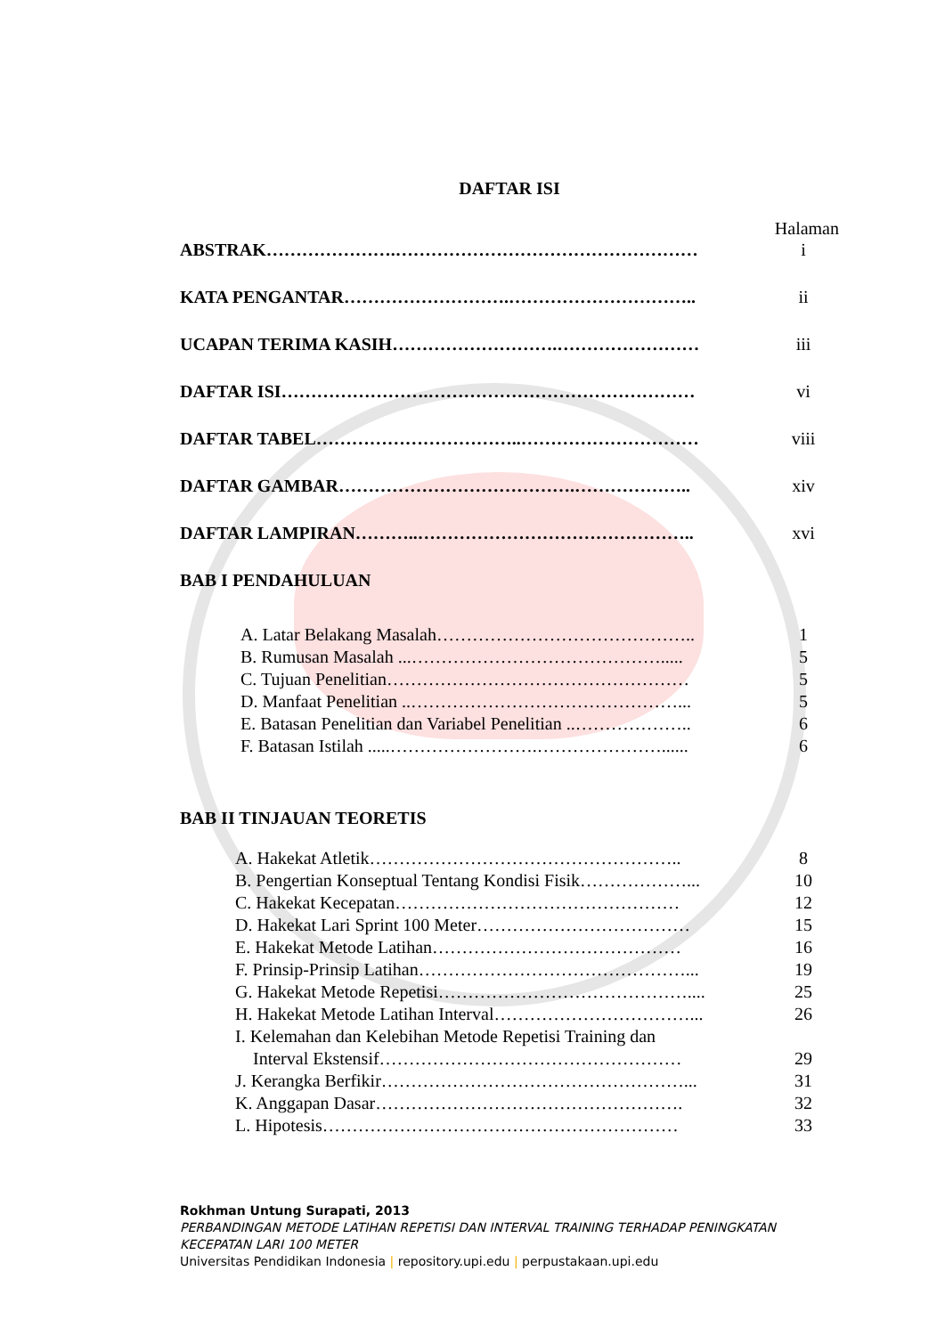DAFTAR ISI
Halaman
ABSTRAK………………….…………………………………………… i
KATA PENGANTAR……………………….………………………….. ii
UCAPAN TERIMA KASIH……………………….…………………… iii
DAFTAR ISI…………………….……………………………………… vi
DAFTAR TABEL……………………………..………………………… viii
DAFTAR GAMBAR………………………………….……………….. xiv
DAFTAR LAMPIRAN………..……………………………………….. xvi
BAB I PENDAHULUAN
A. Latar Belakang Masalah…………………………………….. 1
B. Rumusan Masalah ...……………………………………..... 5
C. Tujuan Penelitian…………………………………………… 5
D. Manfaat Penelitian ..………………………………………... 5
E. Batasan Penelitian dan Variabel Penelitian ..……………….. 6
F. Batasan Istilah .....…………………….…………………...... 6
BAB II TINJAUAN TEORETIS
A. Hakekat Atletik…………………………………………….. 8
B. Pengertian Konseptual Tentang Kondisi Fisik………………... 10
C. Hakekat Kecepatan………………………………………… 12
D. Hakekat Lari Sprint 100 Meter……………………………… 15
E. Hakekat Metode Latihan…………………………………… 16
F. Prinsip-Prinsip Latihan………………………………………... 19
G. Hakekat Metode Repetisi…………………………………….... 25
H. Hakekat Metode Latihan Interval……………………………... 26
I. Kelemahan dan Kelebihan Metode Repetisi Training dan
Interval Ekstensif……………………………………………
29
J. Kerangka Berfikir……………………………………………... 31
K. Anggapan Dasar……………………………………………. 32
L. Hipotesis…………………………………………………… 33
Rokhman Untung Surapati, 2013
PERBANDINGAN METODE LATIHAN REPETISI DAN INTERVAL TRAINING TERHADAP PENINGKATAN
KECEPATAN LARI 100 METER
Universitas Pendidikan Indonesia | repository.upi.edu | perpustakaan.upi.edu